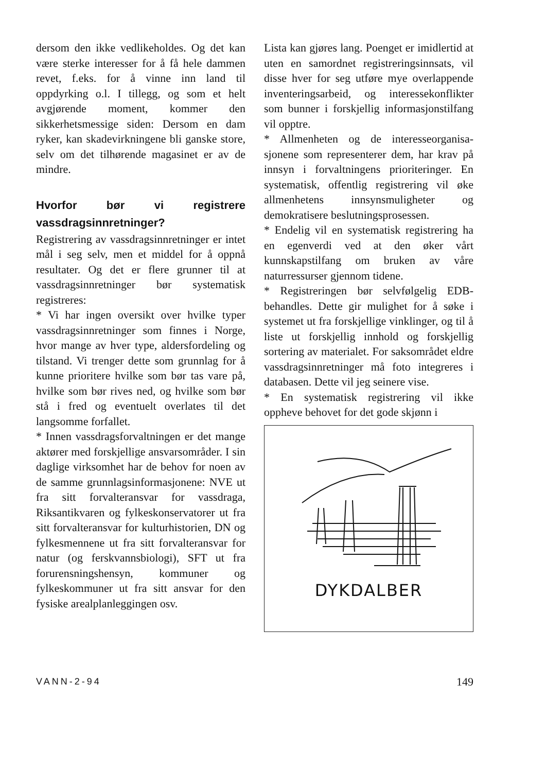dersom den ikke vedlikeholdes. Og det kan være sterke interesser for å få hele dammen revet, f.eks. for å vinne inn land til oppdyrking o.l. I tillegg, og som et helt avgjørende moment, kommer den sikkerhetsmessige siden: Dersom en dam ryker, kan skadevirkningene bli ganske store, selv om det tilhørende magasinet er av de mindre.
Hvorfor bør vi registrere vassdragsinnretninger?
Registrering av vassdragsinnretninger er intet mål i seg selv, men et middel for å oppnå resultater. Og det er flere grunner til at vassdragsinnretninger bør systematisk registreres:
* Vi har ingen oversikt over hvilke typer vassdragsinnretninger som finnes i Norge, hvor mange av hver type, aldersfordeling og tilstand. Vi trenger dette som grunnlag for å kunne prioritere hvilke som bør tas vare på, hvilke som bør rives ned, og hvilke som bør stå i fred og eventuelt overlates til det langsomme forfallet.
* Innen vassdragsforvaltningen er det mange aktører med forskjellige ansvarsområder. I sin daglige virksomhet har de behov for noen av de samme grunnlagsinformasjonene: NVE ut fra sitt forvalteransvar for vassdraga, Riksantikvaren og fylkeskonservatorer ut fra sitt forvalteransvar for kulturhistorien, DN og fylkesmennene ut fra sitt forvalteransvar for natur (og ferskvannsbiologi), SFT ut fra forurensningshensyn, kommuner og fylkeskommuner ut fra sitt ansvar for den fysiske arealplanleggingen osv.
Lista kan gjøres lang. Poenget er imidlertid at uten en samordnet registreringsinnsats, vil disse hver for seg utføre mye overlappende inventeringsarbeid, og interessekonflikter som bunner i forskjellig informasjonstilfang vil opptre.
* Allmenheten og de interesseorganisa-sjonene som representerer dem, har krav på innsyn i forvaltningens prioriteringer. En systematisk, offentlig registrering vil øke allmenhetens innsynsmuligheter og demokratisere beslutningsprosessen.
* Endelig vil en systematisk registrering ha en egenverdi ved at den øker vårt kunnskapstilfang om bruken av våre naturressurser gjennom tidene.
* Registreringen bør selvfølgelig EDB-behandles. Dette gir mulighet for å søke i systemet ut fra forskjellige vinklinger, og til å liste ut forskjellig innhold og forskjellig sortering av materialet. For saksområdet eldre vassdragsinnretninger må foto integreres i databasen. Dette vil jeg seinere vise.
* En systematisk registrering vil ikke oppheve behovet for det gode skjønn i
DYKDALBER
VANN-2-94 149